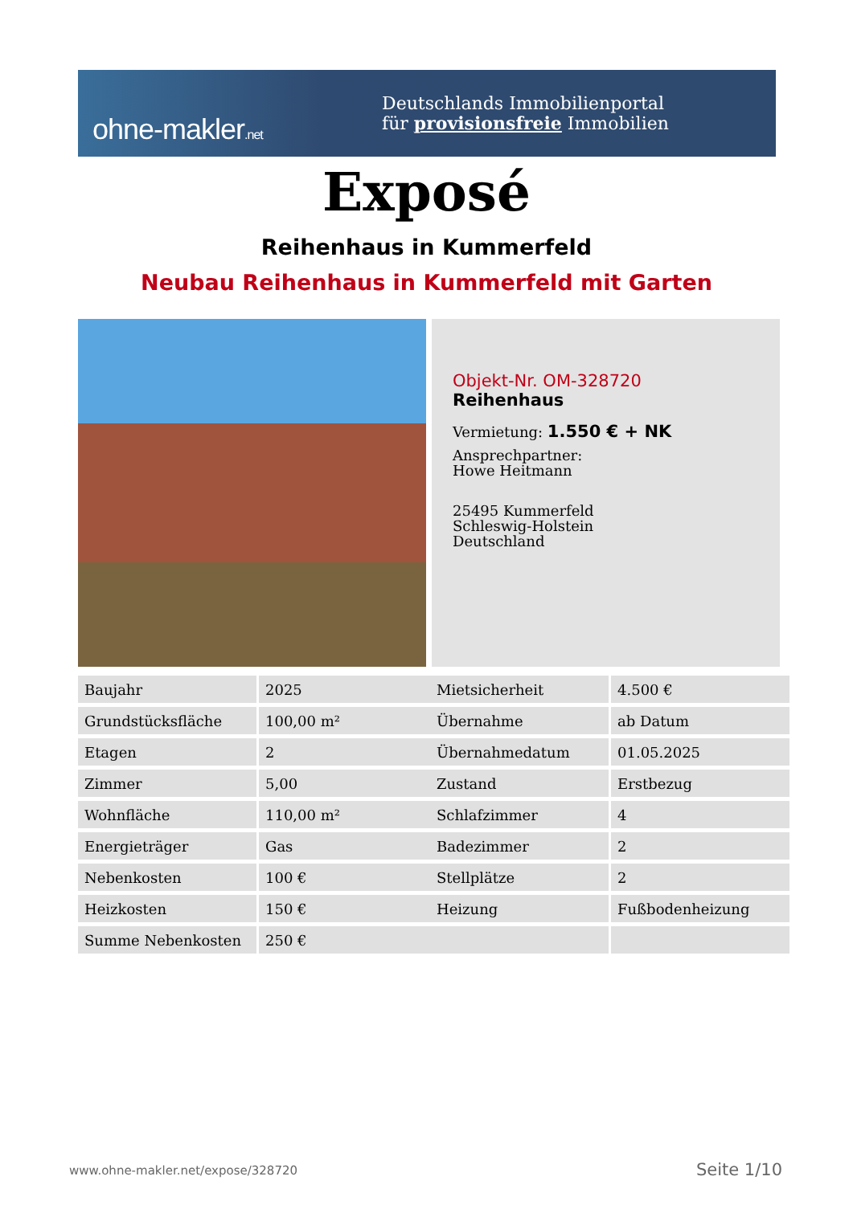ohne-makler.net
Deutschlands Immobilienportal
für provisionsfreie Immobilien
Exposé
Reihenhaus in Kummerfeld
Neubau Reihenhaus in Kummerfeld mit Garten
Objekt-Nr. OM-328720
Reihenhaus
Vermietung: 1.550 € + NK
Ansprechpartner:
Howe Heitmann
25495 Kummerfeld
Schleswig-Holstein
Deutschland
| Baujahr | 2025 |
| Grundstücksfläche | 100,00 m² |
| Etagen | 2 |
| Zimmer | 5,00 |
| Wohnfläche | 110,00 m² |
| Energieträger | Gas |
| Nebenkosten | 100 € |
| Heizkosten | 150 € |
| Summe Nebenkosten | 250 € |
| Mietsicherheit | 4.500 € |
| Übernahme | ab Datum |
| Übernahmedatum | 01.05.2025 |
| Zustand | Erstbezug |
| Schlafzimmer | 4 |
| Badezimmer | 2 |
| Stellplätze | 2 |
| Heizung | Fußbodenheizung |
www.ohne-makler.net/expose/328720
Seite 1/10